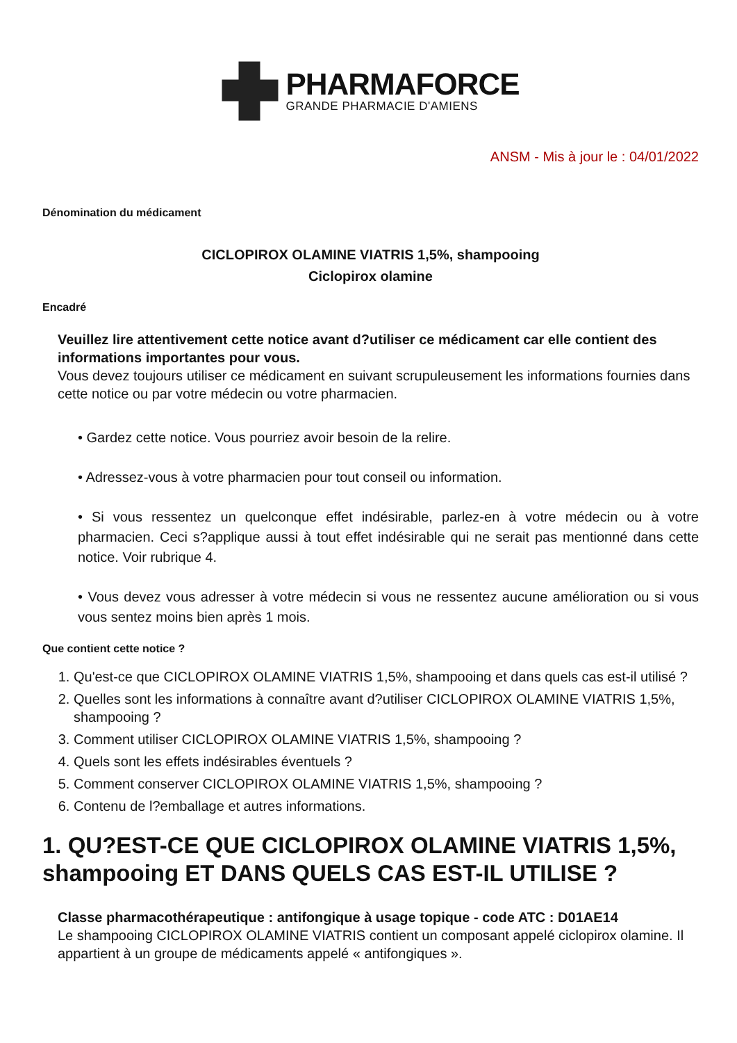PHARMAFORCE
GRANDE PHARMACIE D'AMIENS
ANSM - Mis à jour le : 04/01/2022
Dénomination du médicament
CICLOPIROX OLAMINE VIATRIS 1,5%, shampooing
Ciclopirox olamine
Encadré
Veuillez lire attentivement cette notice avant d?utiliser ce médicament car elle contient des informations importantes pour vous.
Vous devez toujours utiliser ce médicament en suivant scrupuleusement les informations fournies dans cette notice ou par votre médecin ou votre pharmacien.
• Gardez cette notice. Vous pourriez avoir besoin de la relire.
• Adressez-vous à votre pharmacien pour tout conseil ou information.
• Si vous ressentez un quelconque effet indésirable, parlez-en à votre médecin ou à votre pharmacien. Ceci s?applique aussi à tout effet indésirable qui ne serait pas mentionné dans cette notice. Voir rubrique 4.
• Vous devez vous adresser à votre médecin si vous ne ressentez aucune amélioration ou si vous vous sentez moins bien après 1 mois.
Que contient cette notice ?
1. Qu'est-ce que CICLOPIROX OLAMINE VIATRIS 1,5%, shampooing et dans quels cas est-il utilisé ?
2. Quelles sont les informations à connaître avant d?utiliser CICLOPIROX OLAMINE VIATRIS 1,5%, shampooing ?
3. Comment utiliser CICLOPIROX OLAMINE VIATRIS 1,5%, shampooing ?
4. Quels sont les effets indésirables éventuels ?
5. Comment conserver CICLOPIROX OLAMINE VIATRIS 1,5%, shampooing ?
6. Contenu de l?emballage et autres informations.
1. QU?EST-CE QUE CICLOPIROX OLAMINE VIATRIS 1,5%, shampooing ET DANS QUELS CAS EST-IL UTILISE ?
Classe pharmacothérapeutique : antifongique à usage topique - code ATC : D01AE14
Le shampooing CICLOPIROX OLAMINE VIATRIS contient un composant appelé ciclopirox olamine. Il appartient à un groupe de médicaments appelé « antifongiques ».